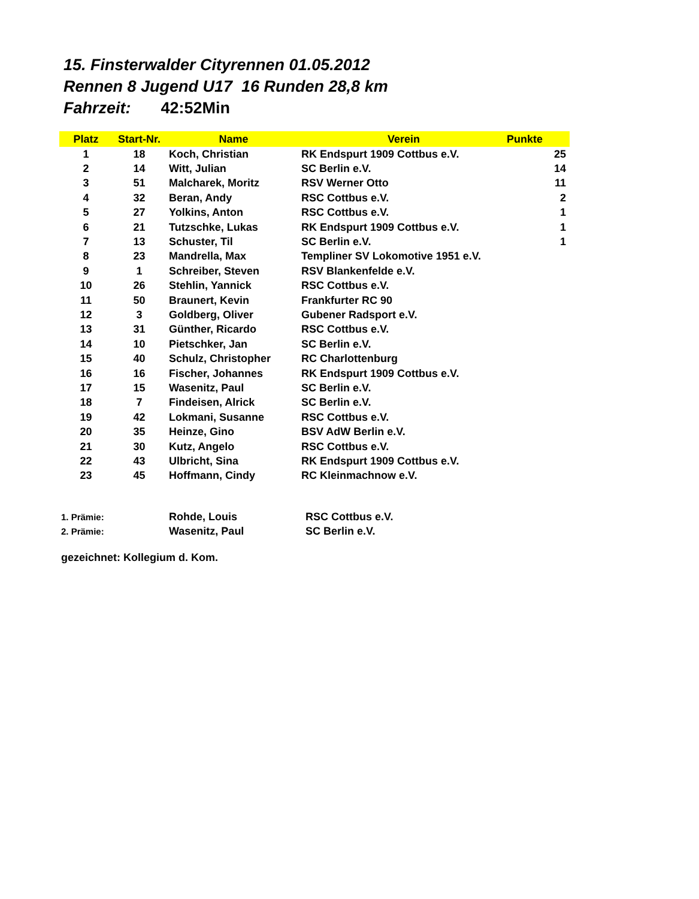15. Finsterwalder Cityrennen 01.05.2012
Rennen 8 Jugend U17 16 Runden 28,8 km
Fahrzeit: 42:52Min
| Platz | Start-Nr. | Name | Verein | Punkte |
| --- | --- | --- | --- | --- |
| 1 | 18 | Koch, Christian | RK Endspurt 1909 Cottbus e.V. | 25 |
| 2 | 14 | Witt, Julian | SC Berlin e.V. | 14 |
| 3 | 51 | Malcharek, Moritz | RSV Werner Otto | 11 |
| 4 | 32 | Beran, Andy | RSC Cottbus e.V. | 2 |
| 5 | 27 | Yolkins, Anton | RSC Cottbus e.V. | 1 |
| 6 | 21 | Tutzschke, Lukas | RK Endspurt 1909 Cottbus e.V. | 1 |
| 7 | 13 | Schuster, Til | SC Berlin e.V. | 1 |
| 8 | 23 | Mandrella, Max | Templiner SV Lokomotive 1951 e.V. | |
| 9 | 1 | Schreiber, Steven | RSV Blankenfelde e.V. | |
| 10 | 26 | Stehlin, Yannick | RSC Cottbus e.V. | |
| 11 | 50 | Braunert, Kevin | Frankfurter RC 90 | |
| 12 | 3 | Goldberg, Oliver | Gubener Radsport e.V. | |
| 13 | 31 | Günther, Ricardo | RSC Cottbus e.V. | |
| 14 | 10 | Pietschker, Jan | SC Berlin e.V. | |
| 15 | 40 | Schulz, Christopher | RC Charlottenburg | |
| 16 | 16 | Fischer, Johannes | RK Endspurt 1909 Cottbus e.V. | |
| 17 | 15 | Wasenitz, Paul | SC Berlin e.V. | |
| 18 | 7 | Findeisen, Alrick | SC Berlin e.V. | |
| 19 | 42 | Lokmani, Susanne | RSC Cottbus e.V. | |
| 20 | 35 | Heinze, Gino | BSV AdW Berlin e.V. | |
| 21 | 30 | Kutz, Angelo | RSC Cottbus e.V. | |
| 22 | 43 | Ulbricht, Sina | RK Endspurt 1909 Cottbus e.V. | |
| 23 | 45 | Hoffmann, Cindy | RC Kleinmachnow e.V. | |
1. Prämie: Rohde, Louis RSC Cottbus e.V.
2. Prämie: Wasenitz, Paul SC Berlin e.V.
gezeichnet: Kollegium d. Kom.